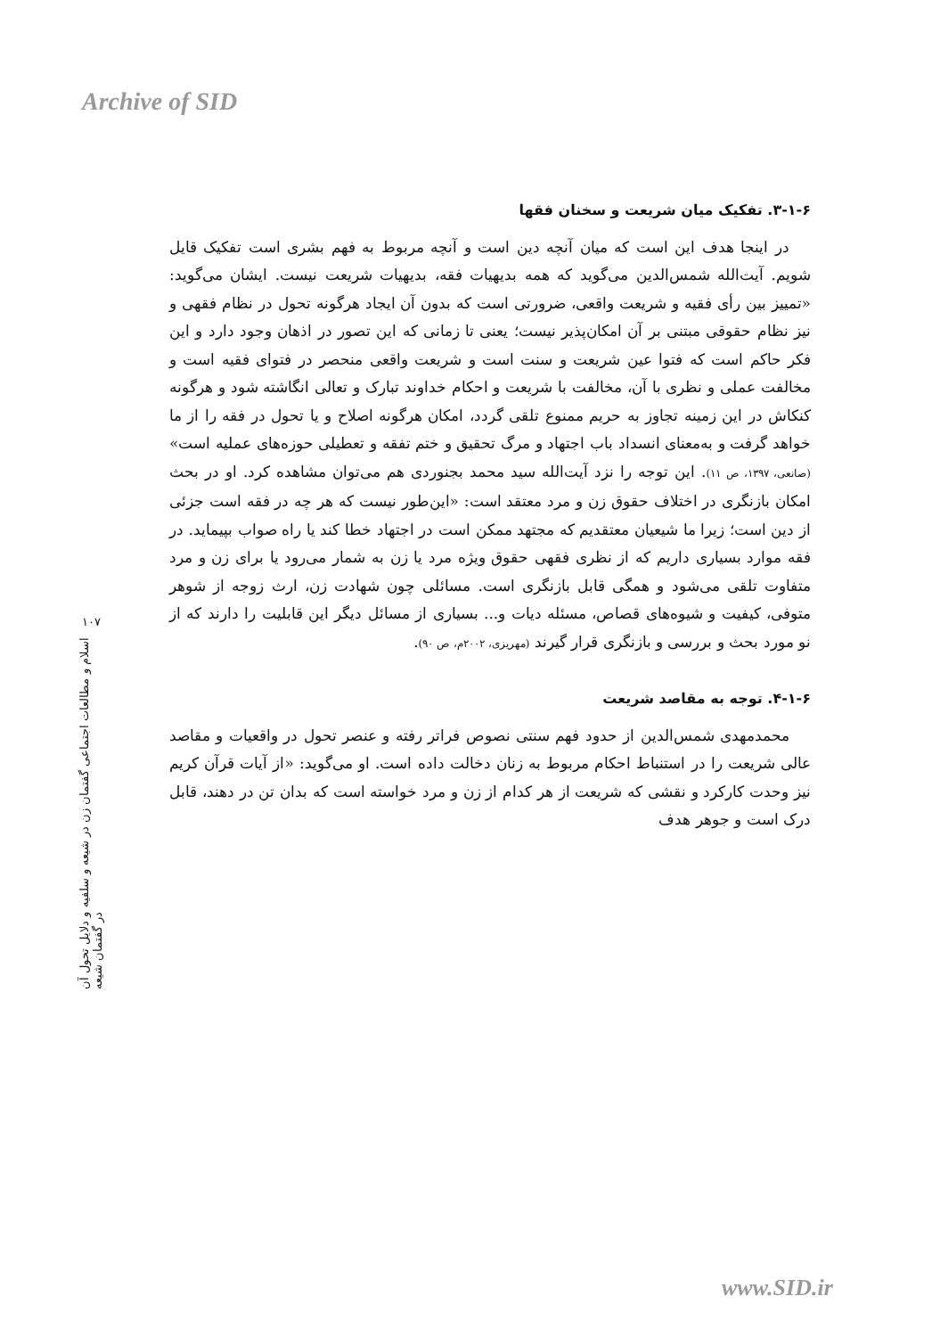Archive of SID
۱۰۷
اسلام و مطالعات اجتماعی گفتمان زن در شیعه و سلفیه و دلایل تحول آن در گفتمان شیعه
۳-۱-۶. تفکیک میان شریعت و سخنان فقها
در اینجا هدف این است که میان آنچه دین است و آنچه مربوط به فهم بشری است تفکیک قایل شویم. آیت‌الله شمس‌الدین می‌گوید که همه بدیهیات فقه، بدیهیات شریعت نیست. ایشان می‌گوید: «تمییز بین رأی فقیه و شریعت واقعی، ضرورتی است که بدون آن ایجاد هرگونه تحول در نظام فقهی و نیز نظام حقوقی مبتنی بر آن امکان‌پذیر نیست؛ یعنی تا زمانی که این تصور در اذهان وجود دارد و این فکر حاکم است که فتوا عین شریعت و سنت است و شریعت واقعی منحصر در فتوای فقیه است و مخالفت عملی و نظری با آن، مخالفت با شریعت و احکام خداوند تبارک و تعالی انگاشته شود و هرگونه کنکاش در این زمینه تجاوز به حریم ممنوع تلقی گردد، امکان هرگونه اصلاح و یا تحول در فقه را از ما خواهد گرفت و به‌معنای انسداد باب اجتهاد و مرگ تحقیق و ختم تفقه و تعطیلی حوزه‌های عملیه است» (صانعی، ۱۳۹۷، ص ۱۱). این توجه را نزد آیت‌الله سید محمد بجنوردی هم می‌توان مشاهده کرد. او در بحث امکان بازنگری در اختلاف حقوق زن و مرد معتقد است: «این‌طور نیست که هر چه در فقه است جزئی از دین است؛ زیرا ما شیعیان معتقدیم که مجتهد ممکن است در اجتهاد خطا کند یا راه صواب بپیماید. در فقه موارد بسیاری داریم که از نظری فقهی حقوق ویژه مرد یا زن به شمار می‌رود یا برای زن و مرد متفاوت تلقی می‌شود و همگی قابل بازنگری است. مسائلی چون شهادت زن، ارث زوجه از شوهر متوفی، کیفیت و شیوه‌های قصاص، مسئله دیات و... بسیاری از مسائل دیگر این قابلیت را دارند که از نو مورد بحث و بررسی و بازنگری قرار گیرند (مهریزی، ۲۰۰۲م، ص ۹۰).
۴-۱-۶. توجه به مقاصد شریعت
محمدمهدی شمس‌الدین از حدود فهم سنتی نصوص فراتر رفته و عنصر تحول در واقعیات و مقاصد عالی شریعت را در استنباط احکام مربوط به زنان دخالت داده است. او می‌گوید: «از آیات قرآن کریم نیز وحدت کارکرد و نقشی که شریعت از هر کدام از زن و مرد خواسته است که بدان تن در دهند، قابل درک است و جوهر هدف
www.SID.ir